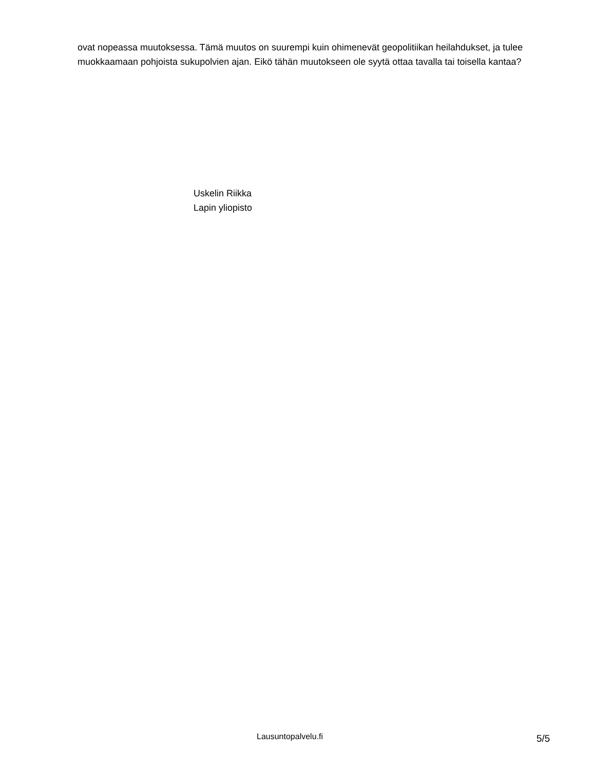ovat nopeassa muutoksessa. Tämä muutos on suurempi kuin ohimenevät geopolitiikan heilahdukset, ja tulee muokkaamaan pohjoista sukupolvien ajan. Eikö tähän muutokseen ole syytä ottaa tavalla tai toisella kantaa?
Uskelin Riikka
Lapin yliopisto
Lausuntopalvelu.fi 5/5